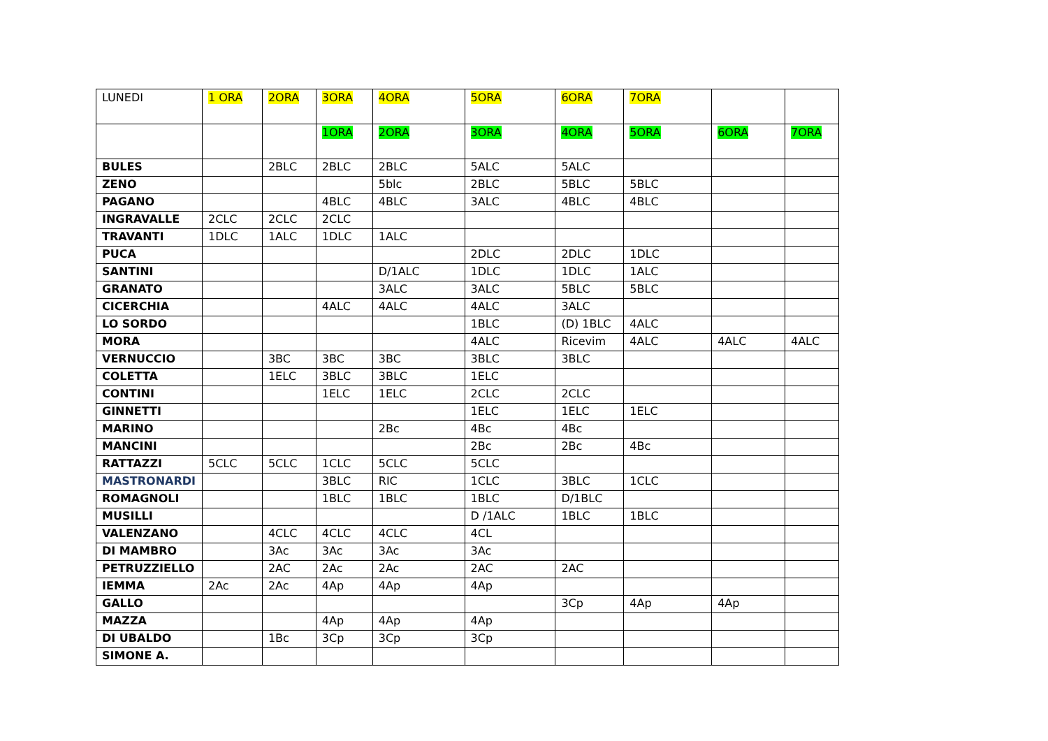| LUNEDI | 1 ORA | 2ORA | 3ORA | 4ORA | 5ORA | 6ORA | 7ORA | | |
| | | | 1ORA | 2ORA | 3ORA | 4ORA | 5ORA | 6ORA | 7ORA |
| BULES | | 2BLC | 2BLC | 2BLC | 5ALC | 5ALC | | | |
| ZENO | | | | 5blc | 2BLC | 5BLC | 5BLC | | |
| PAGANO | | | 4BLC | 4BLC | 3ALC | 4BLC | 4BLC | | |
| INGRAVALLE | 2CLC | 2CLC | 2CLC | | | | | | |
| TRAVANTI | 1DLC | 1ALC | 1DLC | 1ALC | | | | | |
| PUCA | | | | | 2DLC | 2DLC | 1DLC | | |
| SANTINI | | | | D/1ALC | 1DLC | 1DLC | 1ALC | | |
| GRANATO | | | | 3ALC | 3ALC | 5BLC | 5BLC | | |
| CICERCHIA | | | 4ALC | 4ALC | 4ALC | 3ALC | | | |
| LO SORDO | | | | | 1BLC | (D) 1BLC | 4ALC | | |
| MORA | | | | | 4ALC | Ricevim | 4ALC | 4ALC | 4ALC |
| VERNUCCIO | | 3BC | 3BC | 3BC | 3BLC | 3BLC | | | |
| COLETTA | | 1ELC | 3BLC | 3BLC | 1ELC | | | | |
| CONTINI | | | 1ELC | 1ELC | 2CLC | 2CLC | | | |
| GINNETTI | | | | | 1ELC | 1ELC | 1ELC | | |
| MARINO | | | | 2Bc | 4Bc | 4Bc | | | |
| MANCINI | | | | | 2Bc | 2Bc | 4Bc | | |
| RATTAZZI | 5CLC | 5CLC | 1CLC | 5CLC | 5CLC | | | | |
| MASTRONARDI | | | 3BLC | RIC | 1CLC | 3BLC | 1CLC | | |
| ROMAGNOLI | | | 1BLC | 1BLC | 1BLC | D/1BLC | | | |
| MUSILLI | | | | | D /1ALC | 1BLC | 1BLC | | |
| VALENZANO | | 4CLC | 4CLC | 4CLC | 4CL | | | | |
| DI MAMBRO | | 3Ac | 3Ac | 3Ac | 3Ac | | | | |
| PETRUZZIELLO | | 2AC | 2Ac | 2Ac | 2AC | 2AC | | | |
| IEMMA | 2Ac | 2Ac | 4Ap | 4Ap | 4Ap | | | | |
| GALLO | | | | | | 3Cp | 4Ap | 4Ap | |
| MAZZA | | | 4Ap | 4Ap | 4Ap | | | | |
| DI UBALDO | | 1Bc | 3Cp | 3Cp | 3Cp | | | | |
| SIMONE A. | | | | | | | | | |